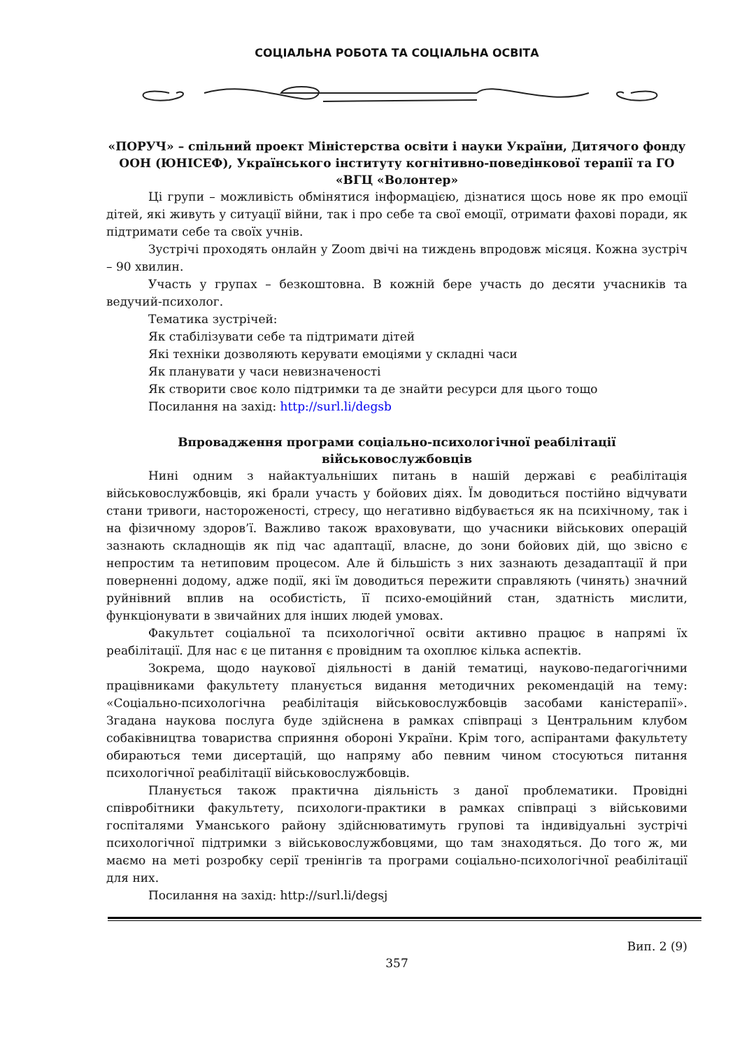СОЦІАЛЬНА РОБОТА ТА СОЦІАЛЬНА ОСВІТА
«ПОРУЧ» – спільний проект Міністерства освіти і науки України, Дитячого фонду ООН (ЮНІСЕФ), Українського інституту когнітивно-поведінкової терапії та ГО «ВГЦ «Волонтер»
Ці групи – можливість обмінятися інформацією, дізнатися щось нове як про емоції дітей, які живуть у ситуації війни, так і про себе та свої емоції, отримати фахові поради, як підтримати себе та своїх учнів.
Зустрічі проходять онлайн у Zoom двічі на тиждень впродовж місяця. Кожна зустріч – 90 хвилин.
Участь у групах – безкоштовна. В кожній бере участь до десяти учасників та ведучий-психолог.
Тематика зустрічей:
Як стабілізувати себе та підтримати дітей
Які техніки дозволяють керувати емоціями у складні часи
Як планувати у часи невизначеності
Як створити своє коло підтримки та де знайти ресурси для цього тощо
Посилання на захід: http://surl.li/degsb
Впровадження програми соціально-психологічної реабілітації військовослужбовців
Нині одним з найактуальніших питань в нашій державі є реабілітація військовослужбовців, які брали участь у бойових діях. Їм доводиться постійно відчувати стани тривоги, настороженості, стресу, що негативно відбувається як на психічному, так і на фізичному здоров’ї. Важливо також враховувати, що учасники військових операцій зазнають складнощів як під час адаптації, власне, до зони бойових дій, що звісно є непростим та нетиповим процесом. Але й більшість з них зазнають дезадаптації й при поверненні додому, адже події, які їм доводиться пережити справляють (чинять) значний руйнівний вплив на особистість, її психо-емоційний стан, здатність мислити, функціонувати в звичайних для інших людей умовах.
Факультет соціальної та психологічної освіти активно працює в напрямі їх реабілітації. Для нас є це питання є провідним та охоплює кілька аспектів.
Зокрема, щодо наукової діяльності в даній тематиці, науково-педагогічними працівниками факультету планується видання методичних рекомендацій на тему: «Соціально-психологічна реабілітація військовослужбовців засобами каністерапії». Згадана наукова послуга буде здійснена в рамках співпраці з Центральним клубом собаківництва товариства сприяння обороні України. Крім того, аспірантами факультету обираються теми дисертацій, що напряму або певним чином стосуються питання психологічної реабілітації військовослужбовців.
Планується також практична діяльність з даної проблематики. Провідні співробітники факультету, психологи-практики в рамках співпраці з військовими госпіталями Уманського району здійснюватимуть групові та індивідуальні зустрічі психологічної підтримки з військовослужбовцями, що там знаходяться. До того ж, ми маємо на меті розробку серії тренінгів та програми соціально-психологічної реабілітації для них.
Посилання на захід: http://surl.li/degsj
Вип. 2 (9)
357